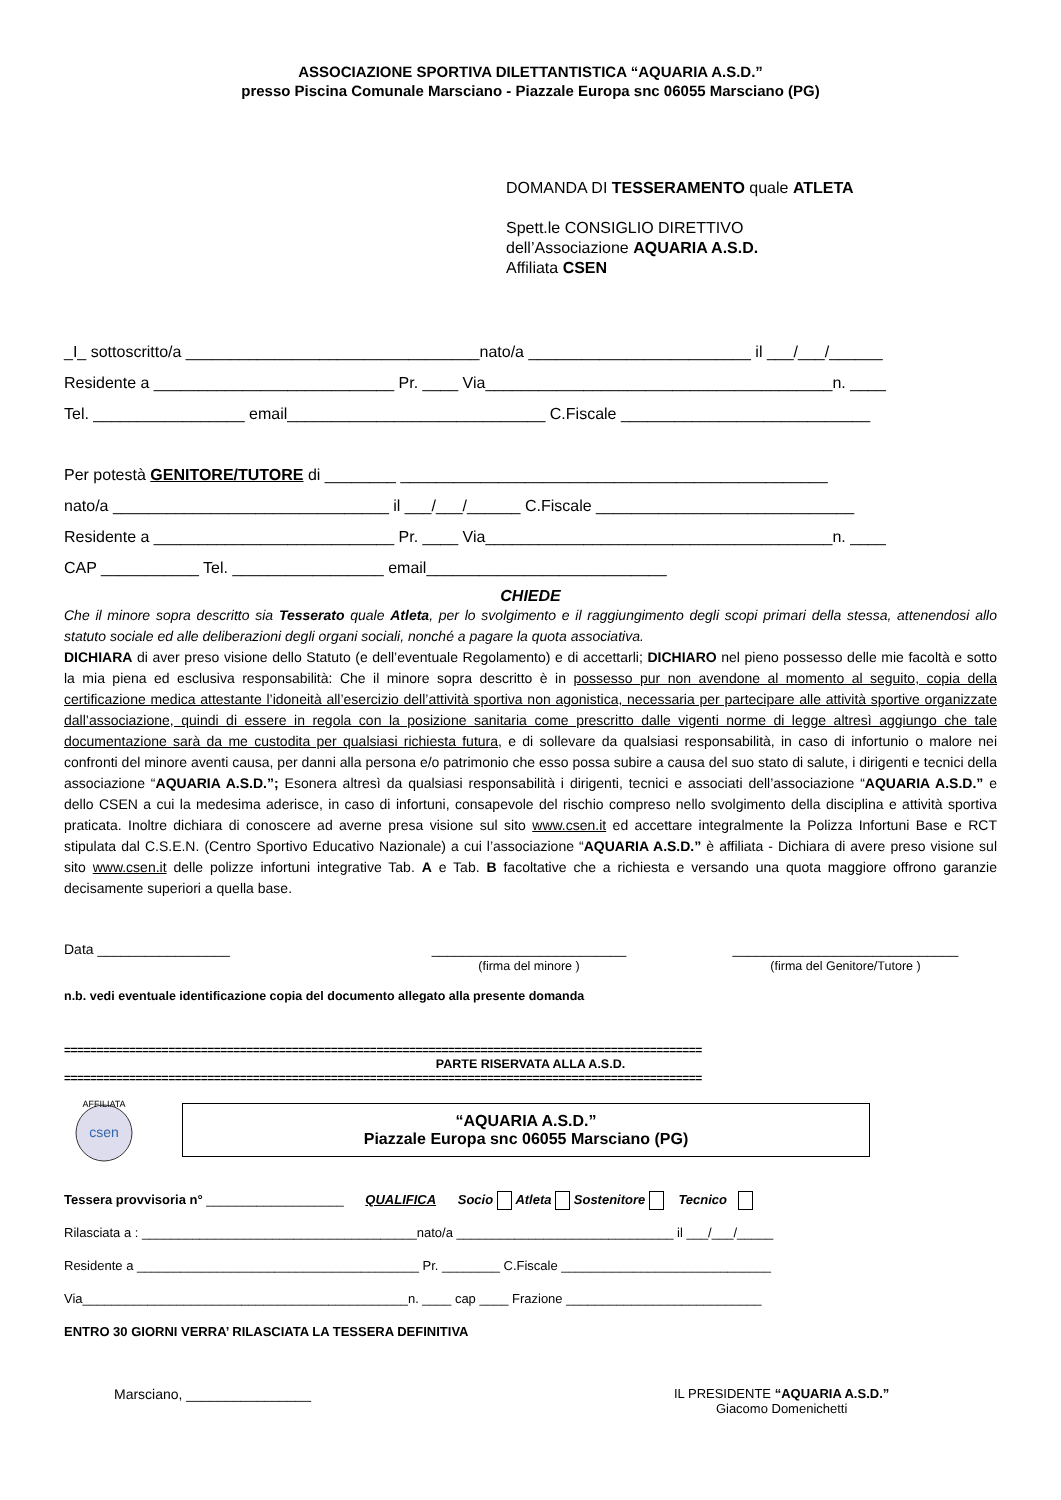ASSOCIAZIONE SPORTIVA DILETTANTISTICA “AQUARIA A.S.D.”
presso Piscina Comunale Marsciano - Piazzale Europa snc 06055 Marsciano (PG)
DOMANDA DI TESSERAMENTO quale ATLETA
Spett.le CONSIGLIO DIRETTIVO
dell’Associazione AQUARIA A.S.D.
Affiliata CSEN
_I_ sottoscritto/a _________________________________nato/a _________________________ il ___/___/______
Residente a ___________________________ Pr. ____ Via_______________________________________n. ____
Tel. _________________ email_____________________________ C.Fiscale ____________________________
Per potestà GENITORE/TUTORE di ________ ________________________________________________
nato/a _______________________________ il ___/___/______ C.Fiscale _____________________________
Residente a ___________________________ Pr. ____ Via_______________________________________n. ____
CAP ___________ Tel. _________________ email___________________________
CHIEDE
Che il minore sopra descritto sia Tesserato quale Atleta, per lo svolgimento e il raggiungimento degli scopi primari della stessa, attenendosi allo statuto sociale ed alle deliberazioni degli organi sociali, nonché a pagare la quota associativa.
DICHIARA di aver preso visione dello Statuto (e dell’eventuale Regolamento) e di accettarli; DICHIARO nel pieno possesso delle mie facoltà e sotto la mia piena ed esclusiva responsabilità: Che il minore sopra descritto è in possesso pur non avendone al momento al seguito, copia della certificazione medica attestante l’idoneità all’esercizio dell’attività sportiva non agonistica, necessaria per partecipare alle attività sportive organizzate dall’associazione, quindi di essere in regola con la posizione sanitaria come prescritto dalle vigenti norme di legge altresì aggiungo che tale documentazione sarà da me custodita per qualsiasi richiesta futura, e di sollevare da qualsiasi responsabilità, in caso di infortunio o malore nei confronti del minore aventi causa, per danni alla persona e/o patrimonio che esso possa subire a causa del suo stato di salute, i dirigenti e tecnici della associazione “AQUARIA A.S.D.”; Esonera altresì da qualsiasi responsabilità i dirigenti, tecnici e associati dell’associazione “AQUARIA A.S.D.” e dello CSEN a cui la medesima aderisce, in caso di infortuni, consapevole del rischio compreso nello svolgimento della disciplina e attività sportiva praticata. Inoltre dichiara di conoscere ad averne presa visione sul sito www.csen.it ed accettare integralmente la Polizza Infortuni Base e RCT stipulata dal C.S.E.N. (Centro Sportivo Educativo Nazionale) a cui l’associazione “AQUARIA A.S.D.” è affiliata - Dichiara di avere preso visione sul sito www.csen.it delle polizze infortuni integrative Tab. A e Tab. B facoltative che a richiesta e versando una quota maggiore offrono garanzie decisamente superiori a quella base.
Data _________________ _________________________
(firma del minore )
_____________________________
(firma del Genitore/Tutore )
n.b. vedi eventuale identificazione copia del documento allegato alla presente domanda
==================================================================================================
PARTE RISERVATA ALLA A.S.D.
==================================================================================================
csen
AFFILIATA
“AQUARIA A.S.D.”
Piazzale Europa snc 06055 Marsciano (PG)
Tessera provvisoria n° ___________________ QUALIFICA Socio Atleta Sostenitore Tecnico
Rilasciata a : ______________________________________nato/a ______________________________ il ___/___/_____
Residente a _______________________________________ Pr. ________ C.Fiscale _____________________________
Via_____________________________________________n. ____ cap ____ Frazione ___________________________
ENTRO 30 GIORNI VERRA’ RILASCIATA LA TESSERA DEFINITIVA
Marsciano, ________________ IL PRESIDENTE “AQUARIA A.S.D.”
Giacomo Domenichetti